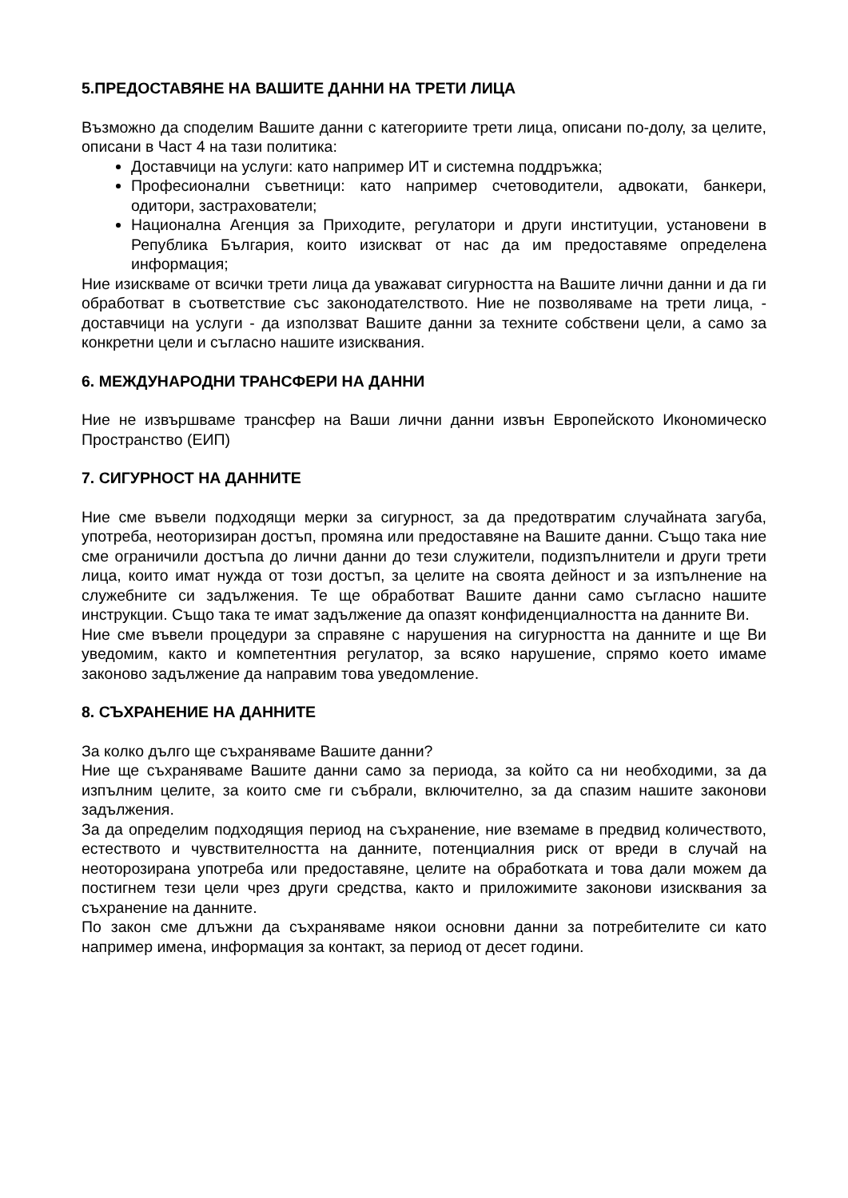5.ПРЕДОСТАВЯНЕ НА ВАШИТЕ ДАННИ НА ТРЕТИ ЛИЦА
Възможно да споделим Вашите данни с категориите трети лица, описани по-долу, за целите, описани в Част 4 на тази политика:
Доставчици на услуги: като например ИТ и системна поддръжка;
Професионални съветници: като например счетоводители, адвокати, банкери, одитори, застрахователи;
Национална Агенция за Приходите, регулатори и други институции, установени в Република България, които изискват от нас да им предоставяме определена информация;
Ние изискваме от всички трети лица да уважават сигурността на Вашите лични данни и да ги обработват в съответствие със законодателството. Ние не позволяваме на трети лица, - доставчици на услуги - да използват Вашите данни за техните собствени цели, а само за конкретни цели и съгласно нашите изисквания.
6. МЕЖДУНАРОДНИ ТРАНСФЕРИ НА ДАННИ
Ние не извършваме трансфер на Ваши лични данни извън Европейското Икономическо Пространство (ЕИП)
7. СИГУРНОСТ НА ДАННИТЕ
Ние сме въвели подходящи мерки за сигурност, за да предотвратим случайната загуба, употреба, неоторизиран достъп, промяна или предоставяне на Вашите данни. Също така ние сме ограничили достъпа до лични данни до тези служители, подизпълнители и други трети лица, които имат нужда от този достъп, за целите на своята дейност и за изпълнение на служебните си задължения. Те ще обработват Вашите данни само съгласно нашите инструкции. Също така те имат задължение да опазят конфиденциалността на данните Ви.
Ние сме въвели процедури за справяне с нарушения на сигурността на данните и ще Ви уведомим, както и компетентния регулатор, за всяко нарушение, спрямо което имаме законово задължение да направим това уведомление.
8. СЪХРАНЕНИЕ НА ДАННИТЕ
За колко дълго ще съхраняваме Вашите данни?
Ние ще съхраняваме Вашите данни само за периода, за който са ни необходими, за да изпълним целите, за които сме ги събрали, включително, за да спазим нашите законови задължения.
За да определим подходящия период на съхранение, ние вземаме в предвид количеството, естеството и чувствителността на данните, потенциалния риск от вреди в случай на неоторозирана употреба или предоставяне, целите на обработката и това дали можем да постигнем тези цели чрез други средства, както и приложимите законови изисквания за съхранение на данните.
По закон сме длъжни да съхраняваме някои основни данни за потребителите си като например имена, информация за контакт, за период от десет години.